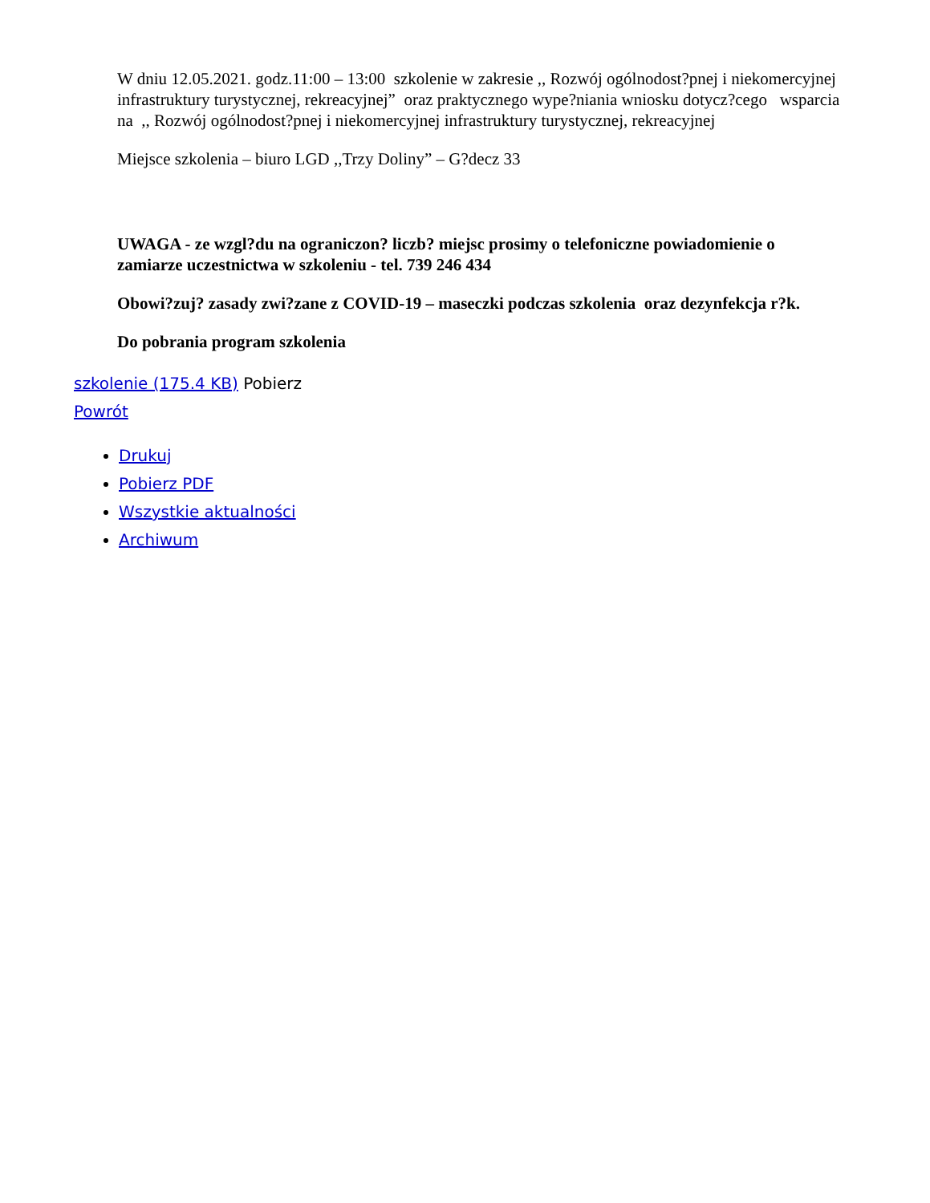W dniu 12.05.2021. godz.11:00 – 13:00 szkolenie w zakresie ,, Rozwój ogólnodost?pnej i niekomercyjnej infrastruktury turystycznej, rekreacyjnej” oraz praktycznego wype?niania wniosku dotycz?cego wsparcia na ,, Rozwój ogólnodost?pnej i niekomercyjnej infrastruktury turystycznej, rekreacyjnej
Miejsce szkolenia – biuro LGD ,,Trzy Doliny” – G?decz 33
UWAGA - ze wzgl?du na ograniczon? liczb? miejsc prosimy o telefoniczne powiadomienie o zamiarze uczestnictwa w szkoleniu - tel. 739 246 434
Obowi?zuj? zasady zwi?zane z COVID-19 – maseczki podczas szkolenia oraz dezynfekcja r?k.
Do pobrania program szkolenia
szkolenie (175.4 KB) Pobierz
Powrót
Drukuj
Pobierz PDF
Wszystkie aktualności
Archiwum